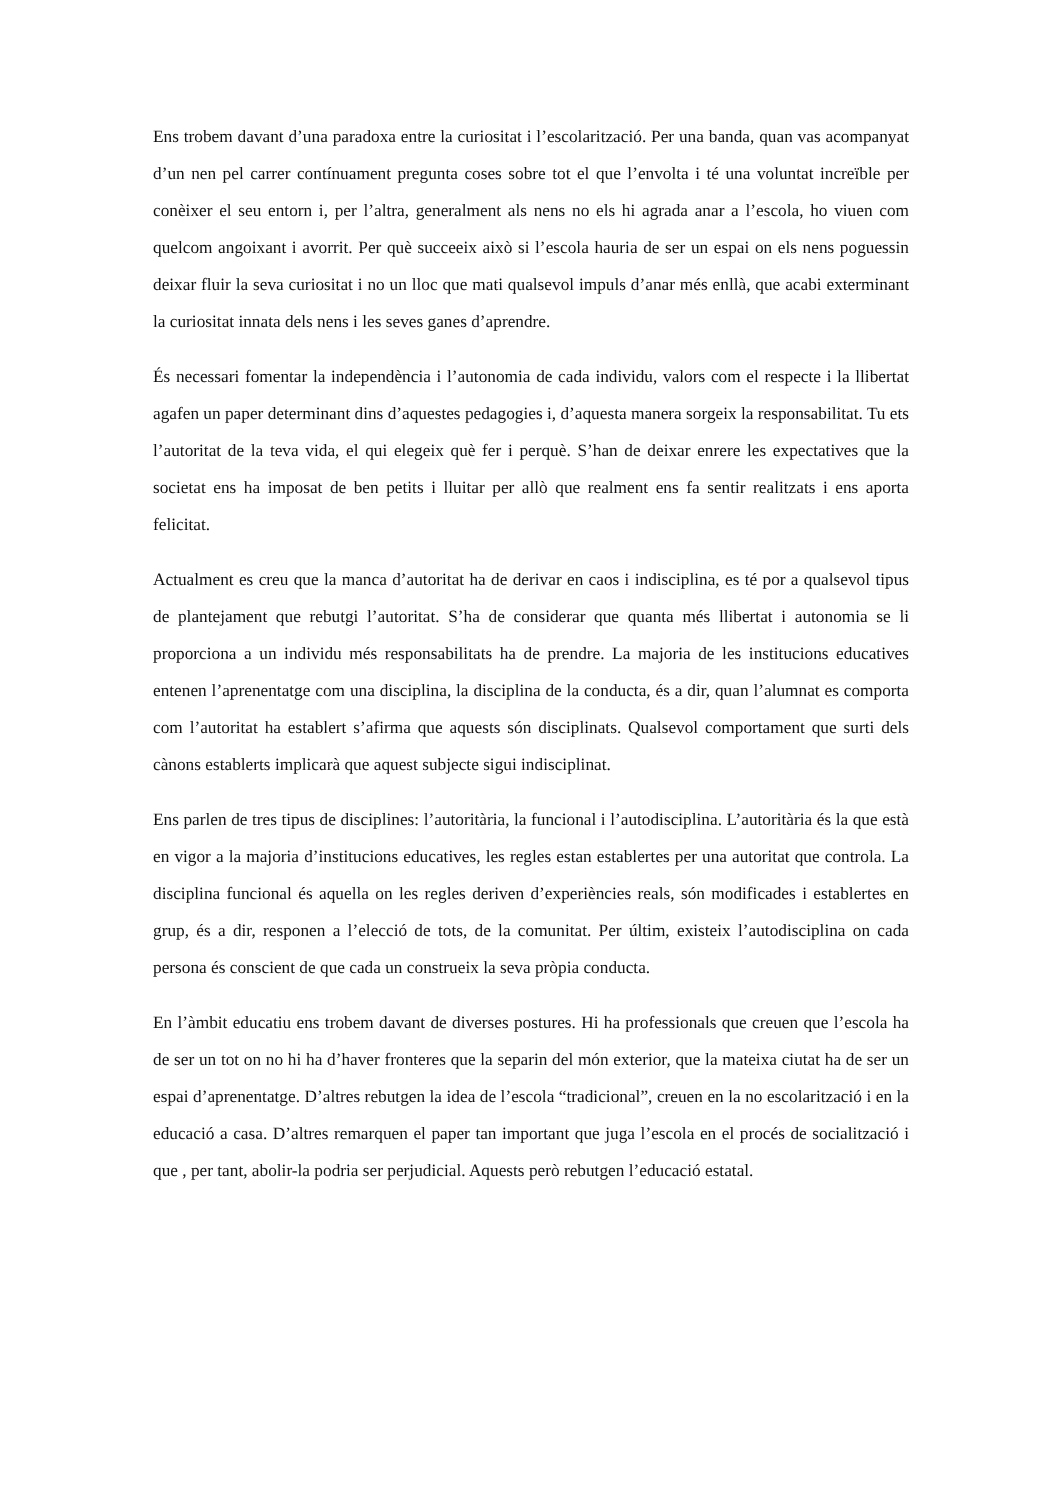Ens trobem davant d’una paradoxa entre la curiositat i l’escolarització. Per una banda, quan vas acompanyat d’un nen pel carrer contínuament pregunta coses sobre tot el que l’envolta i té una voluntat increïble per conèixer el seu entorn i, per l’altra, generalment als nens no els hi agrada anar a l’escola, ho viuen com quelcom angoixant i avorrit. Per què succeeix això si l’escola hauria de ser un espai on els nens poguessin deixar fluir la seva curiositat i no un lloc que mati qualsevol impuls d’anar més enllà, que acabi exterminant la curiositat innata dels nens i les seves ganes d’aprendre.
És necessari fomentar la independència i l’autonomia de cada individu, valors com el respecte i la llibertat agafen un paper determinant dins d’aquestes pedagogies i, d’aquesta manera sorgeix la responsabilitat. Tu ets l’autoritat de la teva vida, el qui elegeix què fer i perquè. S’han de deixar enrere les expectatives que la societat ens ha imposat de ben petits i lluitar per allò que realment ens fa sentir realitzats i ens aporta felicitat.
Actualment es creu que la manca d’autoritat ha de derivar en caos i indisciplina, es té por a qualsevol tipus de plantejament que rebutgi l’autoritat. S’ha de considerar que quanta més llibertat i autonomia se li proporciona a un individu més responsabilitats ha de prendre. La majoria de les institucions educatives entenen l’aprenentatge com una disciplina, la disciplina de la conducta, és a dir, quan l’alumnat es comporta com l’autoritat ha establert s’afirma que aquests són disciplinats. Qualsevol comportament que surti dels cànons establerts implicarà que aquest subjecte sigui indisciplinat.
Ens parlen de tres tipus de disciplines: l’autoritària, la funcional i l’autodisciplina. L’autoritària és la que està en vigor a la majoria d’institucions educatives, les regles estan establertes per una autoritat que controla. La disciplina funcional és aquella on les regles deriven d’experiències reals, són modificades i establertes en grup, és a dir, responen a l’elecció de tots, de la comunitat. Per últim, existeix l’autodisciplina on cada persona és conscient de que cada un construeix la seva pròpia conducta.
En l’àmbit educatiu ens trobem davant de diverses postures. Hi ha professionals que creuen que l’escola ha de ser un tot on no hi ha d’haver fronteres que la separin del món exterior, que la mateixa ciutat ha de ser un espai d’aprenentatge. D’altres rebutgen la idea de l’escola “tradicional”, creuen en la no escolarització i en la educació a casa. D’altres remarquen el paper tan important que juga l’escola en el procés de socialització i que , per tant, abolir-la podria ser perjudicial. Aquests però rebutgen l’educació estatal.